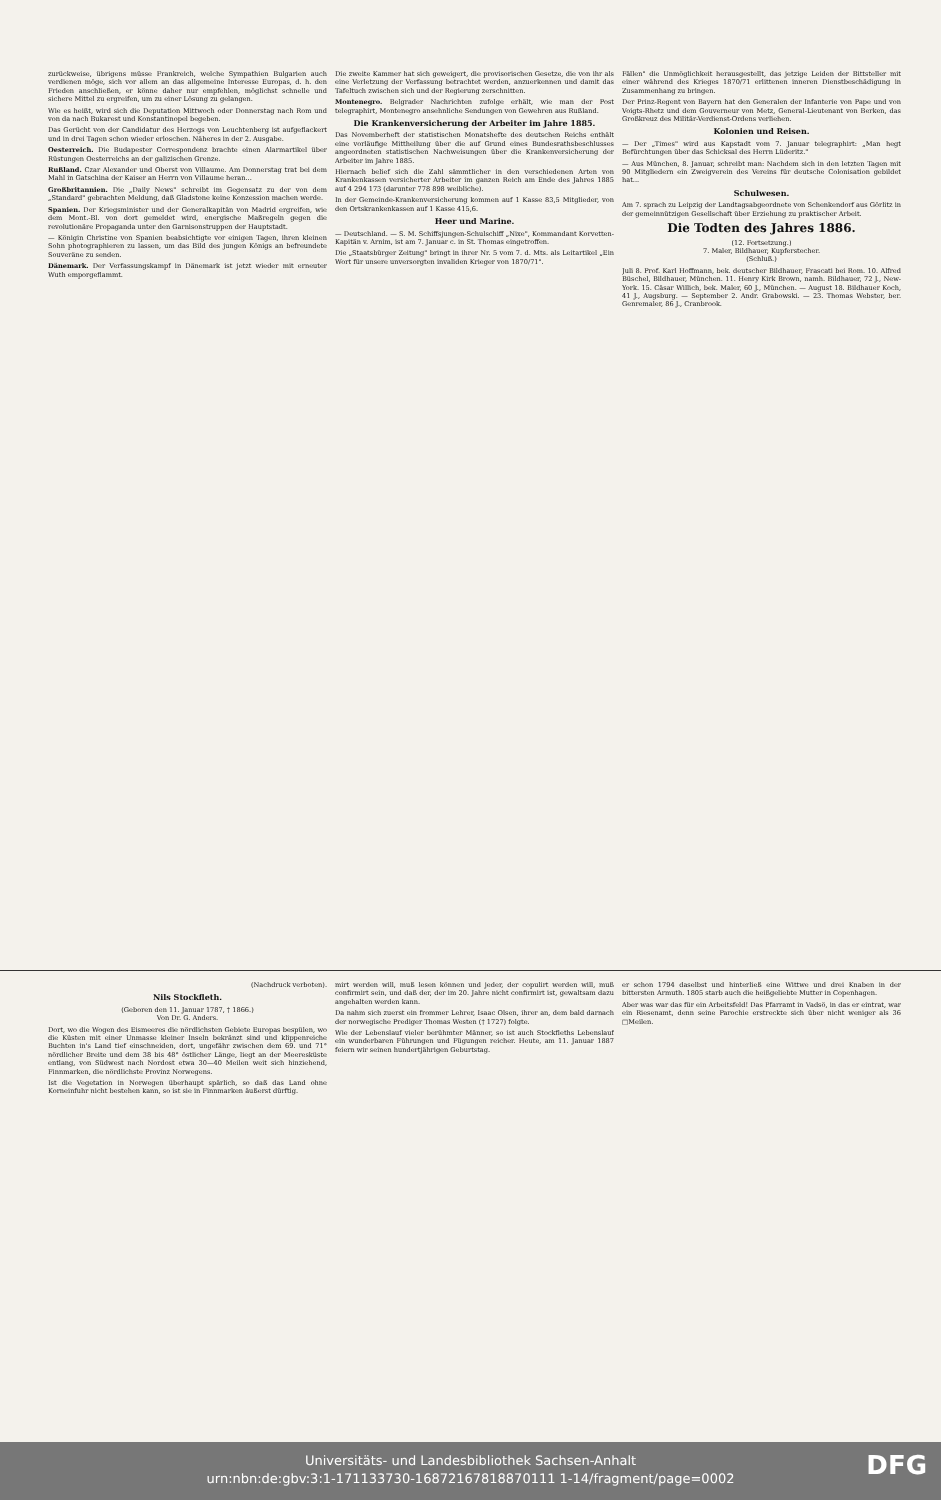zurückweise, übrigens müsse Frankreich, welche Sympathien Bulgarien auch verdienen möge, sich vor allem an das allgemeine Interesse Europas, d. h. den Frieden anschließen, er könne daher nur empfehlen, möglichst schnelle und sichere Mittel zu ergreifen, um zu einer Lösung zu gelangen.
Wie es heißt, wird sich die Deputation Mittwoch oder Donnerstag nach Rom und von da nach Bukarest und Konstantinopel begeben.
Das Gerücht von der Candidatur des Herzogs von Leuchtenberg ist aufgeflackert und in drei Tagen schon wieder erloschen. Näheres in der 2. Ausgabe.
Oesterreich. Die Budapester Correspondenz brachte einen Alarmartikel über Rüstungen Oesterreichs an der galizischen Grenze.
Rußland. Czar Alexander und Oberst von Villaume. Am Donnerstag trat bei dem Mahl in Gatschina der Kaiser an Herrn von Villaume heran...
Großbritannien. Die „Daily News" schreibt im Gegensatz zu der von dem „Standard" gebrachten Meldung, daß Gladstone keine Konzession machen werde.
Spanien. Der Kriegsminister und der Generalkapitän von Madrid ergreifen, wie dem Mont.-Bl. von dort gemeldet wird, energische Maßregeln gegen die revolutionäre Propaganda unter den Garnisonstruppen der Hauptstadt.
— Königin Christine von Spanien beabsichtigte vor einigen Tagen, ihren kleinen Sohn photographieren zu lassen, um das Bild des jungen Königs an befreundete Souveräne zu senden.
Dänemark. Der Verfassungskampf in Dänemark ist jetzt wieder mit erneuter Wuth emporgeflammt.
Die zweite Kammer hat sich geweigert, die provisorischen Gesetze, die von ihr als eine Verletzung der Verfassung betrachtet werden, anzuerkennen und damit das Tafeltuch zwischen sich und der Regierung zerschnitten.
Montenegro. Belgrader Nachrichten zufolge erhält, wie man der Post telegraphirt, Montenegro ansehnliche Sendungen von Gewehren aus Rußland.
Die Krankenversicherung der Arbeiter im Jahre 1885.
Das Novemberheft der statistischen Monatshefte des deutschen Reichs enthält eine vorläufige Mittheilung über die auf Grund eines Bundesrathsbeschlusses angeordneten statistischen Nachweisungen über die Krankenversicherung der Arbeiter im Jahre 1885.
Hiernach belief sich die Zahl sämmtlicher in den verschiedenen Arten von Krankenkassen versicherter Arbeiter im ganzen Reich am Ende des Jahres 1885 auf 4 294 173 (darunter 778 898 weibliche).
In der Gemeinde-Krankenversicherung kommen auf 1 Kasse 83,5 Mitglieder, von den Ortskrankenkassen auf 1 Kasse 415,6.
Heer und Marine.
— Deutschland. — S. M. Schiffsjungen-Schulschiff „Nixe", Kommandant Korvetten-Kapitän v. Arnim, ist am 7. Januar c. in St. Thomas eingetroffen.
Die „Staatsbürger Zeitung" bringt in ihrer Nr. 5 vom 7. d. Mts. als Leitartikel „Ein Wort für unsere unversorgten invaliden Krieger von 1870/71".
Fällen" die Unmöglichkeit herausgestellt, das jetzige Leiden der Bittsteller mit einer während des Krieges 1870/71 erlittenen inneren Dienstbeschädigung in Zusammenhang zu bringen.
Der Prinz-Regent von Bayern hat den Generalen der Infanterie von Pape und von Voigts-Rhetz und dem Gouverneur von Metz, General-Lieutenant von Berken, das Großkreuz des Militär-Verdienst-Ordens verliehen.
Kolonien und Reisen.
— Der „Times" wird aus Kapstadt vom 7. Januar telegraphirt: „Man hegt Befürchtungen über das Schicksal des Herrn Lüderitz."
— Aus München, 8. Januar, schreibt man: Nachdem sich in den letzten Tagen mit 90 Mitgliedern ein Zweigverein des Vereins für deutsche Colonisation gebildet hat...
Schulwesen.
Am 7. sprach zu Leipzig der Landtagsabgeordnete von Schenkendorf aus Görlitz in der gemeinnützigen Gesellschaft über Erziehung zu praktischer Arbeit.
Die Todten des Jahres 1886.
(12. Fortsetzung.)
7. Maler, Bildhauer, Kupferstecher.
(Schluß.)
Juli 8. Prof. Karl Hoffmann, bek. deutscher Bildhauer, Frascati bei Rom. 10. Alfred Büschel, Bildhauer, München. 11. Henry Kirk Brown, namh. Bildhauer, 72 J., New-York. 15. Cäsar Willich, bek. Maler, 60 J., München. — August 18. Bildhauer Koch, 41 J., Augsburg. — September 2. Andr. Grabowski. — 23. Thomas Webster, ber. Genremaler, 86 J., Cranbrook.
(Nachdruck verboten).
Nils Stockfleth.
(Geboren den 11. Januar 1787, † 1866.)
Von Dr. G. Anders.
Dort, wo die Wogen des Eismeeres die nördlichsten Gebiete Europas bespülen, wo die Küsten mit einer Unmasse kleiner Inseln bekränzt sind und klippenreiche Buchten in's Land tief einschneiden, dort, ungefähr zwischen dem 69. und 71° nördlicher Breite und dem 38 bis 48° östlicher Länge, liegt an der Meeresküste entlang, von Südwest nach Nordost etwa 30—40 Meilen weit sich hinziehend, Finnmarken, die nördlichste Provinz Norwegens.
Ist die Vegetation in Norwegen überhaupt spärlich, so daß das Land ohne Korneinfuhr nicht bestehen kann, so ist sie in Finnmarken äußerst dürftig.
mirt werden will, muß lesen können und jeder, der copulirt werden will, muß confirmirt sein, und daß der, der im 20. Jahre nicht confirmirt ist, gewaltsam dazu angehalten werden kann.
Da nahm sich zuerst ein frommer Lehrer, Isaac Olsen, ihrer an, dem bald darnach der norwegische Prediger Thomas Westen († 1727) folgte.
Wie der Lebenslauf vieler berühmter Männer, so ist auch Stockfleths Lebenslauf ein wunderbaren Führungen und Fügungen reicher. Heute, am 11. Januar 1887 feiern wir seinen hundertjährigen Geburtstag.
er schon 1794 daselbst und hinterließ eine Wittwe und drei Knaben in der bittersten Armuth. 1805 starb auch die heißgeliebte Mutter in Copenhagen.
Aber was war das für ein Arbeitsfeld! Das Pfarramt in Vadsö, in das er eintrat, war ein Riesenamt, denn seine Parochie erstreckte sich über nicht weniger als 36 □Meilen.
Universitäts- und Landesbibliothek Sachsen-Anhalt
urn:nbn:de:gbv:3:1-171133730-16872167818870111 1-14/fragment/page=0002
DFG